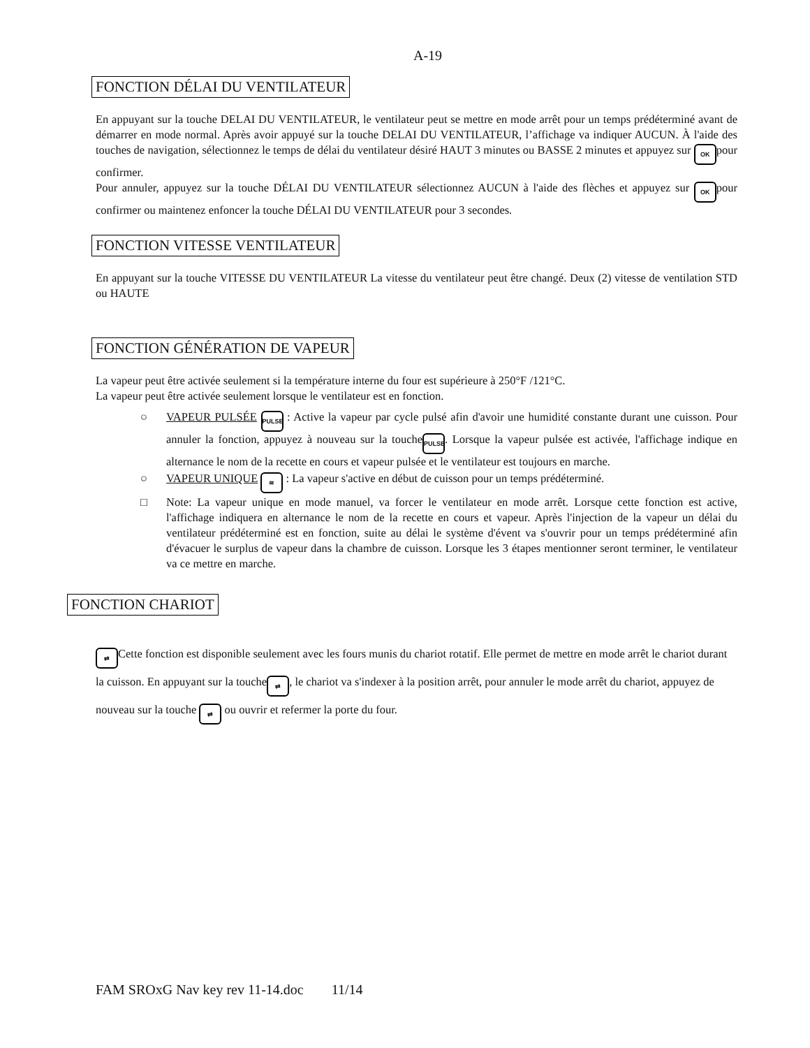A-19
FONCTION DÉLAI DU VENTILATEUR
En appuyant sur la touche DELAI DU VENTILATEUR, le ventilateur peut se mettre en mode arrêt pour un temps prédéterminé avant de démarrer en mode normal. Après avoir appuyé sur la touche DELAI DU VENTILATEUR, l’affichage va indiquer AUCUN. À l'aide des touches de navigation, sélectionnez le temps de délai du ventilateur désiré HAUT 3 minutes ou BASSE 2 minutes et appuyez sur OK pour confirmer.
Pour annuler, appuyez sur la touche DÉLAI DU VENTILATEUR sélectionnez AUCUN à l'aide des flèches et appuyez sur OK pour confirmer ou maintenez enfoncer la touche DÉLAI DU VENTILATEUR pour 3 secondes.
FONCTION VITESSE VENTILATEUR
En appuyant sur la touche VITESSE DU VENTILATEUR La vitesse du ventilateur peut être changé. Deux (2) vitesse de ventilation STD ou HAUTE
FONCTION GÉNÉRATION DE VAPEUR
La vapeur peut être activée seulement si la température interne du four est supérieure à 250°F /121°C.
La vapeur peut être activée seulement lorsque le ventilateur est en fonction.
○ VAPEUR PULSÉE PULSE : Active la vapeur par cycle pulsé afin d'avoir une humidité constante durant une cuisson. Pour annuler la fonction, appuyez à nouveau sur la touche PULSE. Lorsque la vapeur pulsée est activée, l'affichage indique en alternance le nom de la recette en cours et vapeur pulsée et le ventilateur est toujours en marche.
○ VAPEUR UNIQUE ≋ : La vapeur s'active en début de cuisson pour un temps prédéterminé.
□ Note: La vapeur unique en mode manuel, va forcer le ventilateur en mode arrêt. Lorsque cette fonction est active, l'affichage indiquera en alternance le nom de la recette en cours et vapeur. Après l'injection de la vapeur un délai du ventilateur prédéterminé est en fonction, suite au délai le système d'évent va s'ouvrir pour un temps prédéterminé afin d'évacuer le surplus de vapeur dans la chambre de cuisson. Lorsque les 3 étapes mentionner seront terminer, le ventilateur va ce mettre en marche.
FONCTION CHARIOT
⇄ Cette fonction est disponible seulement avec les fours munis du chariot rotatif. Elle permet de mettre en mode arrêt le chariot durant la cuisson. En appuyant sur la touche ⇄, le chariot va s'indexer à la position arrêt, pour annuler le mode arrêt du chariot, appuyez de nouveau sur la touche ⇄ ou ouvrir et refermer la porte du four.
FAM SROxG Nav key rev 11-14.doc 11/14